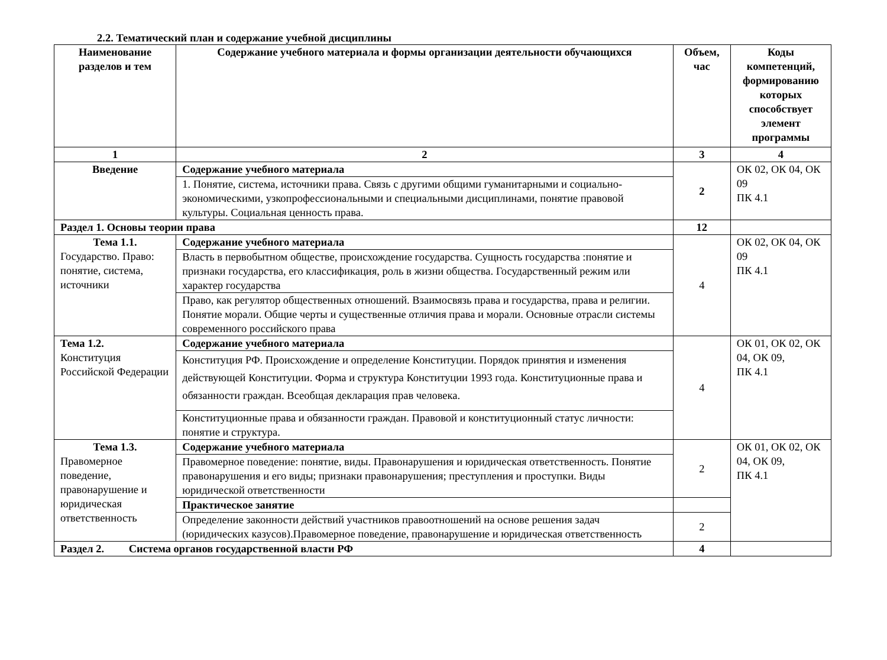2.2. Тематический план и содержание учебной дисциплины
| Наименование разделов и тем | Содержание учебного материала и формы организации деятельности обучающихся | Объем, час | Коды компетенций, формированию которых способствует элемент программы |
| --- | --- | --- | --- |
| 1 | 2 | 3 | 4 |
| Введение | Содержание учебного материала | 2 | ОК 02, ОК 04, ОК 09 ПК 4.1 |
| | 1. Понятие, система, источники права. Связь с другими общими гуманитарными и социально-экономическими, узкопрофессиональными и специальными дисциплинами, понятие правовой культуры. Социальная ценность права. | | |
| Раздел 1. Основы теории права | | 12 | |
| Тема 1.1. Государство. Право: понятие, система, источники | Содержание учебного материала | 4 | ОК 02, ОК 04, ОК 09 ПК 4.1 |
| | Власть в первобытном обществе, происхождение государства. Сущность государства :понятие и признаки государства, его классификация, роль в жизни общества. Государственный режим или характер государства | | |
| | Право, как регулятор общественных отношений. Взаимосвязь права и государства, права и религии. Понятие морали. Общие черты и существенные отличия права и морали. Основные отрасли системы современного российского права | | |
| Тема 1.2. Конституция Российской Федерации | Содержание учебного материала | 4 | ОК 01, ОК 02, ОК 04, ОК 09, ПК 4.1 |
| | Конституция РФ. Происхождение и определение Конституции. Порядок принятия и изменения действующей Конституции. Форма и структура Конституции 1993 года. Конституционные права и обязанности граждан. Всеобщая декларация прав человека. | | |
| | Конституционные права и обязанности граждан. Правовой и конституционный статус личности: понятие и структура. | | |
| Тема 1.3. Правомерное поведение, правонарушение и юридическая ответственность | Содержание учебного материала | 2 | ОК 01, ОК 02, ОК 04, ОК 09, ПК 4.1 |
| | Правомерное поведение: понятие, виды. Правонарушения и юридическая ответственность. Понятие правонарушения и его виды; признаки правонарушения; преступления и проступки. Виды юридической ответственности | | |
| | Практическое занятие | | |
| | Определение законности действий участников правоотношений на основе решения задач (юридических казусов).Правомерное поведение, правонарушение и юридическая ответственность | 2 | |
| Раздел 2. Система органов государственной власти РФ | | 4 | |